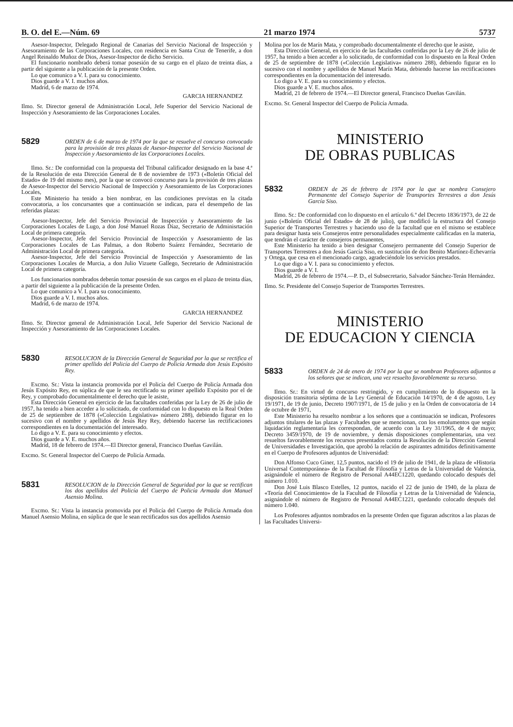B. O. del E.—Núm. 69 21 marzo 1974 5737
Asesor-Inspector, Delegado Regional de Canarias del Servicio Nacional de Inspección y Asesoramiento de las Corporaciones Locales, con residencia en Santa Cruz de Tenerife, a don Angel Reinaldo Muñoz de Dios, Asesor-Inspector de dicho Servicio.
El funcionario nombrado deberá tomar posesión de su cargo en el plazo de treinta días, a partir del siguiente a la publicación de la presente Orden.
Lo que comunico a V. I. para su conocimiento.
Dios guarde a V. I. muchos años.
Madrid, 6 de marzo de 1974.
GARCIA HERNANDEZ
Ilmo. Sr. Director general de Administración Local, Jefe Superior del Servicio Nacional de Inspección y Asesoramiento de las Corporaciones Locales.
5829 ORDEN de 6 de marzo de 1974 por la que se resuelve el concurso convocado para la provisión de tres plazas de Asesor-Inspector del Servicio Nacional de Inspección y Asesoramiento de las Corporaciones Locales.
Ilmo. Sr.: De conformidad con la propuesta del Tribunal calificador designado en la base 4.ª de la Resolución de esta Dirección General de 8 de noviembre de 1973 («Boletín Oficial del Estado» de 19 del mismo mes), por la que se convocó concurso para la provisión de tres plazas de Asesor-Inspector del Servicio Nacional de Inspección y Asesoramiento de las Corporaciones Locales,
Este Ministerio ha tenido a bien nombrar, en las condiciones previstas en la citada convocatoria, a los concursantes que a continuación se indican, para el desempeño de las referidas plazas:
Asesor-Inspector, Jefe del Servicio Provincial de Inspección y Asesoramiento de las Corporaciones Locales de Lugo, a don José Manuel Rozas Díaz, Secretario de Adminisrtación Local de primera categoría.
Asesor-Inspector, Jefe del Servicio Provincial de Inspección y Asesoramiento de las Corporaciones Locales de Las Palmas, a don Roberto Suárez Fernández, Secretario de Administración Local de primera categoría.
Asesor-Inspector, Jefe del Servicio Provincial de Inspección y Asesoramiento de las Corporaciones Locales de Murcia, a don Julio Vizuete Gallego, Secretario de Administración Local de primera categoría.
Los funcionarios nombrados deberán tomar posesión de sus cargos en el plazo de treinta días, a partir del siguiente a la publicación de la presente Orden.
Lo que comunico a V. I. para su conocimiento.
Dios guarde a V. I. muchos años.
Madrid, 6 de marzo de 1974.
GARCIA HERNANDEZ
Ilmo. Sr. Director general de Administración Local, Jefe Superior del Servicio Nacional de Inspección y Asesoramiento de las Corporaciones Locales.
5830 RESOLUCION de la Dirección General de Seguridad por la que se rectifica el primer apellido del Policía del Cuerpo de Policía Armada don Jesús Expósito Rey.
Excmo. Sr.: Vista la instancia promovida por el Policía del Cuerpo de Policía Armada don Jesús Expósito Rey, en súplica de que le sea rectificado su primer apellido Expósito por el de Rey, y comprobado documentalmente el derecho que le asiste,
Esta Dirección General en ejercicio de las facultades conferidas por la Ley de 26 de julio de 1957, ha tenido a bien acceder a lo solicitado, de conformidad con lo dispuesto en la Real Orden de 25 de septiembre de 1878 («Colección Legislativa» número 288), debiendo figurar en lo sucesivo con el nombre y apellidos de Jesús Rey Rey, debiendo hacerse las rectificaciones correspondientes en la documentación del interesado.
Lo digo a V. E. para su conocimiento y efectos.
Dios guarde a V. E. muchos años.
Madrid, 18 de febrero de 1974.—El Director general, Francisco Dueñas Gavilán.
Excmo. Sr. General Inspector del Cuerpo de Policía Armada.
5831 RESOLUCION de la Dirección General de Seguridad por la que se rectifican los dos apellidos del Policía del Cuerpo de Policía Armada don Manuel Asensio Molina.
Excmo. Sr.: Vista la instancia promovida por el Policía del Cuerpo de Policía Armada don Manuel Asensio Molina, en súplica de que le sean rectificados sus dos apellidos Asensio
Molina por los de Marín Mata, y comprobado documentalmente el derecho que le asiste,
Esta Dirección General, en ejercicio de las facultades conferidas por la Ley de 26 de julio de 1957, ha tenido a bien acceder a lo solicitado, de conformidad con lo dispuesto en la Real Orden de 25 de septiembre de 1878 («Colección Legislativa» número 288), debiendo figurar en lo sucesivo con el nombre y apellidos de Manuel Marín Mata, debiendo hacerse las rectificaciones correspondientes en la documentación del interesado.
Lo digo a V. E. para su conocimiento y efectos.
Dios guarde a V. E. muchos años.
Madrid, 21 de febrero de 1974.—El Director general, Francisco Dueñas Gavilán.
Excmo. Sr. General Inspector del Cuerpo de Policía Armada.
MINISTERIO
DE OBRAS PUBLICAS
5832 ORDEN de 26 de febrero de 1974 por la que se nombra Consejero Permanente del Consejo Superior de Transportes Terrestres a don Jesús García Siso.
Ilmo. Sr.: De conformidad con lo dispuesto en el artículo 6.º del Decreto 1836/1973, de 22 de junio («Boletín Oficial del Estado» de 28 de julio), que modificó la estructura del Consejo Superior de Transportes Terrestres y haciendo uso de la facultad que en el mismo se establece para designar hasta seis Consejeros entre personalidades especialmente calificadas en la materia, que tendrán el carácter de consejeros permanentes,
Este Ministerio ha tenido a bien designar Consejero permanente del Consejo Superior de Transportes Terrestres a don Jesús García Siso, en sustitución de don Benito Martínez-Echevarría y Ortega, que cesa en el mencionado cargo, agradeciéndole los servicios prestados.
Lo que digo a V. I. para su conocimiento y efectos.
Dios guarde a V. I.
Madrid, 26 de febrero de 1974.—P. D., el Subsecretario, Salvador Sánchez-Terán Hernández.
Ilmo. Sr. Presidente del Consejo Superior de Transportes Terrestres.
MINISTERIO
DE EDUCACION Y CIENCIA
5833 ORDEN de 24 de enero de 1974 por la que se nombran Profesores adjuntos a los señores que se indican, una vez resuelto favorablemente su recurso.
Ilmo. Sr.: En virtud de concurso restringido, y en cumplimiento de lo dispuesto en la disposición transitoria séptima de la Ley General de Educación 14/1970, de 4 de agosto, Ley 19/1971, de 19 de junio, Decreto 1907/1971, de 15 de julio y en la Orden de convocatoria de 14 de octubre de 1971,
Este Ministerio ha resuelto nombrar a los señores que a continuación se indican, Profesores adjuntos titulares de las plazas y Facultades que se mencionan, con los emolumentos que según liquidación reglamentaria les correspondan, de acuerdo con la Ley 31/1965, de 4 de mayo; Decreto 3459/1970, de 19 de noviembre, y demás disposiciones complementarias, una vez resueltos favorablemente los recursos presentados contra la Resolución de la Dirección General de Universidades e Investigación, que aprobó la relación de aspirantes admitidos definitivamente en el Cuerpo de Profesores adjuntos de Universidad:
Don Alfonso Cuco Giner, 12,5 puntos, nacido el 19 de julio de 1941, de la plaza de «Historia Universal Contemporánea» de la Facultad de Filosofía y Letras de la Universidad de Valencia, asignándole el número de Registro de Personal A44EC1220, quedando colocado después del número 1.010.
Don José Luis Blasco Estelles, 12 puntos, nacido el 22 de junio de 1940, de la plaza de «Teoría del Conocimiento» de la Facultad de Filosofía y Letras de la Universidad de Valencia, asignándole el número de Registro de Personal A44EC1221, quedando colocado después del número 1.040.
Los Profesores adjuntos nombrados en la presente Orden que figuran adscritos a las plazas de las Facultades Universi-